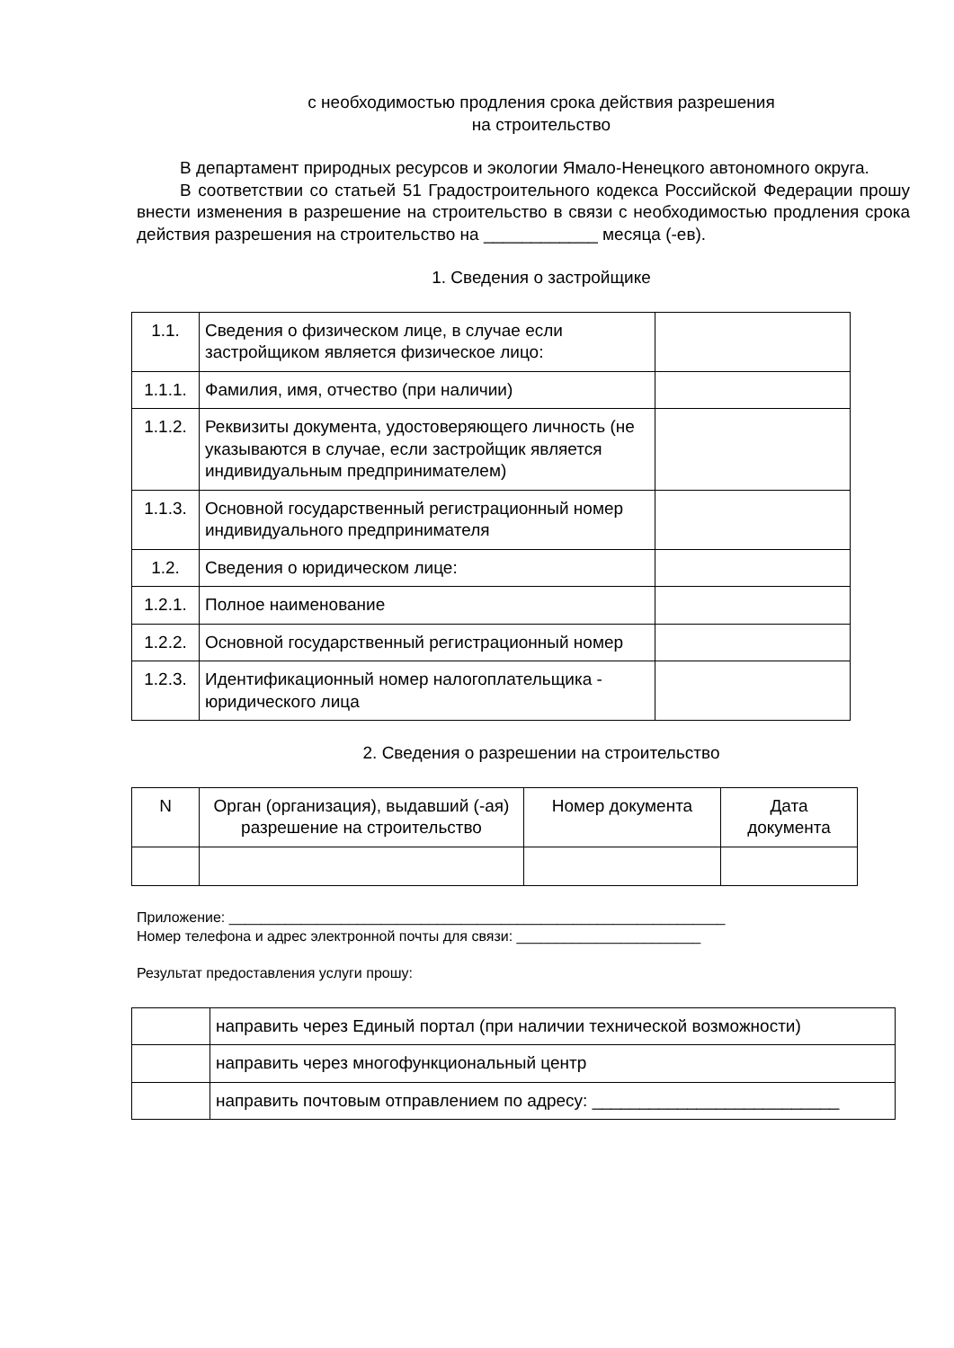с необходимостью продления срока действия разрешения
на строительство
В департамент природных ресурсов и экологии Ямало-Ненецкого автономного округа.
В соответствии со статьей 51 Градостроительного кодекса Российской Федерации прошу внести изменения в разрешение на строительство в связи с необходимостью продления срока действия разрешения на строительство на ____________ месяца (-ев).
1. Сведения о застройщике
| 1.1. | Сведения о физическом лице, в случае если застройщиком является физическое лицо: | |
| 1.1.1. | Фамилия, имя, отчество (при наличии) | |
| 1.1.2. | Реквизиты документа, удостоверяющего личность (не указываются в случае, если застройщик является индивидуальным предпринимателем) | |
| 1.1.3. | Основной государственный регистрационный номер индивидуального предпринимателя | |
| 1.2. | Сведения о юридическом лице: | |
| 1.2.1. | Полное наименование | |
| 1.2.2. | Основной государственный регистрационный номер | |
| 1.2.3. | Идентификационный номер налогоплательщика - юридического лица | |
2. Сведения о разрешении на строительство
| N | Орган (организация), выдавший (-ая) разрешение на строительство | Номер документа | Дата документа |
Приложение: ______________________________________________________________
Номер телефона и адрес электронной почты для связи: _______________________
Результат предоставления услуги прошу:
| | направить через Единый портал (при наличии технической возможности) |
| | направить через многофункциональный центр |
| | направить почтовым отправлением по адресу: __________________________ |